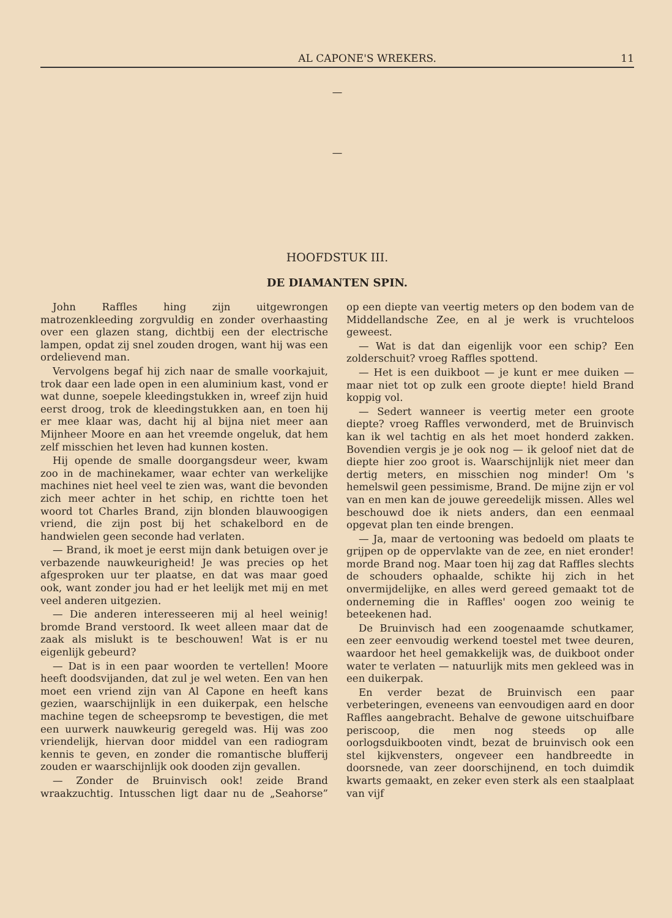AL CAPONE'S WREKERS. 11
—
—
HOOFDSTUK III.
DE DIAMANTEN SPIN.
John Raffles hing zijn uitgewrongen matrozenkleeding zorgvuldig en zonder overhaasting over een glazen stang, dichtbij een der electrische lampen, opdat zij snel zouden drogen, want hij was een ordelievend man.
Vervolgens begaf hij zich naar de smalle voorkajuit, trok daar een lade open in een aluminium kast, vond er wat dunne, soepele kleedingstukken in, wreef zijn huid eerst droog, trok de kleedingstukken aan, en toen hij er mee klaar was, dacht hij al bijna niet meer aan Mijnheer Moore en aan het vreemde ongeluk, dat hem zelf misschien het leven had kunnen kosten.
Hij opende de smalle doorgangsdeur weer, kwam zoo in de machinekamer, waar echter van werkelijke machines niet heel veel te zien was, want die bevonden zich meer achter in het schip, en richtte toen het woord tot Charles Brand, zijn blonden blauwoogigen vriend, die zijn post bij het schakelbord en de handwielen geen seconde had verlaten.
— Brand, ik moet je eerst mijn dank betuigen over je verbazende nauwkeurigheid! Je was precies op het afgesproken uur ter plaatse, en dat was maar goed ook, want zonder jou had er het leelijk met mij en met veel anderen uitgezien.
— Die anderen interesseeren mij al heel weinig! bromde Brand verstoord. Ik weet alleen maar dat de zaak als mislukt is te beschouwen! Wat is er nu eigenlijk gebeurd?
— Dat is in een paar woorden te vertellen! Moore heeft doodsvijanden, dat zul je wel weten. Een van hen moet een vriend zijn van Al Capone en heeft kans gezien, waarschijnlijk in een duikerpak, een helsche machine tegen de scheepsromp te bevestigen, die met een uurwerk nauwkeurig geregeld was. Hij was zoo vriendelijk, hiervan door middel van een radiogram kennis te geven, en zonder die romantische blufferij zouden er waarschijnlijk ook dooden zijn gevallen.
— Zonder de Bruinvisch ook! zeide Brand wraakzuchtig. Intusschen ligt daar nu de „Seahorse” op een diepte van veertig meters op den bodem van de Middellandsche Zee, en al je werk is vruchteloos geweest.
— Wat is dat dan eigenlijk voor een schip? Een zolderschuit? vroeg Raffles spottend.
— Het is een duikboot — je kunt er mee duiken — maar niet tot op zulk een groote diepte! hield Brand koppig vol.
— Sedert wanneer is veertig meter een groote diepte? vroeg Raffles verwonderd, met de Bruinvisch kan ik wel tachtig en als het moet honderd zakken. Bovendien vergis je je ook nog — ik geloof niet dat de diepte hier zoo groot is. Waarschijnlijk niet meer dan dertig meters, en misschien nog minder! Om 's hemelswil geen pessimisme, Brand. De mijne zijn er vol van en men kan de jouwe gereedelijk missen. Alles wel beschouwd doe ik niets anders, dan een eenmaal opgevat plan ten einde brengen.
— Ja, maar de vertooning was bedoeld om plaats te grijpen op de oppervlakte van de zee, en niet eronder! morde Brand nog. Maar toen hij zag dat Raffles slechts de schouders ophaalde, schikte hij zich in het onvermijdelijke, en alles werd gereed gemaakt tot de onderneming die in Raffles' oogen zoo weinig te beteekenen had.
De Bruinvisch had een zoogenaamde schutkamer, een zeer eenvoudig werkend toestel met twee deuren, waardoor het heel gemakkelijk was, de duikboot onder water te verlaten — natuurlijk mits men gekleed was in een duikerpak.
En verder bezat de Bruinvisch een paar verbeteringen, eveneens van eenvoudigen aard en door Raffles aangebracht. Behalve de gewone uitschuifbare periscoop, die men nog steeds op alle oorlogsduikbooten vindt, bezat de bruinvisch ook een stel kijkvensters, ongeveer een handbreedte in doorsnede, van zeer doorschijnend, en toch duimdik kwarts gemaakt, en zeker even sterk als een staalplaat van vijf